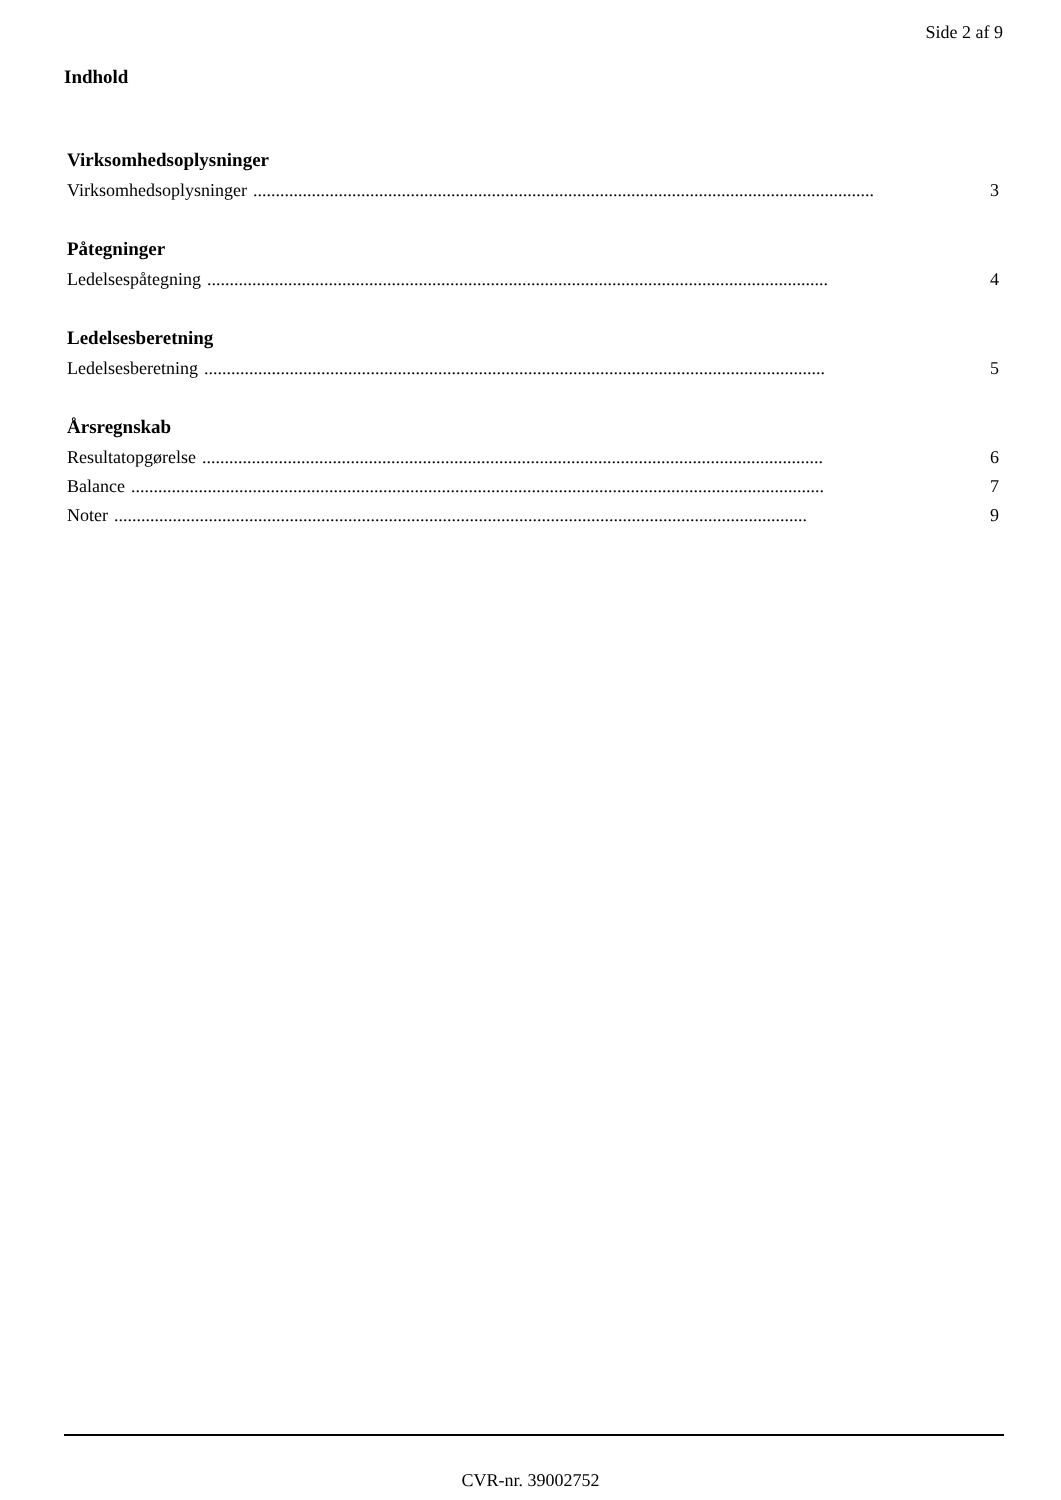Side 2 af 9
Indhold
Virksomhedsoplysninger
Virksomhedsoplysninger.......................................................................................................................................... 3
Påtegninger
Ledelsespåtegning.......................................................................................................................................... 4
Ledelsesberetning
Ledelsesberetning.......................................................................................................................................... 5
Årsregnskab
Resultatopgørelse.......................................................................................................................................... 6
Balance.......................................................................................................................................................... 7
Noter.......................................................................................................................................................... 9
CVR-nr. 39002752